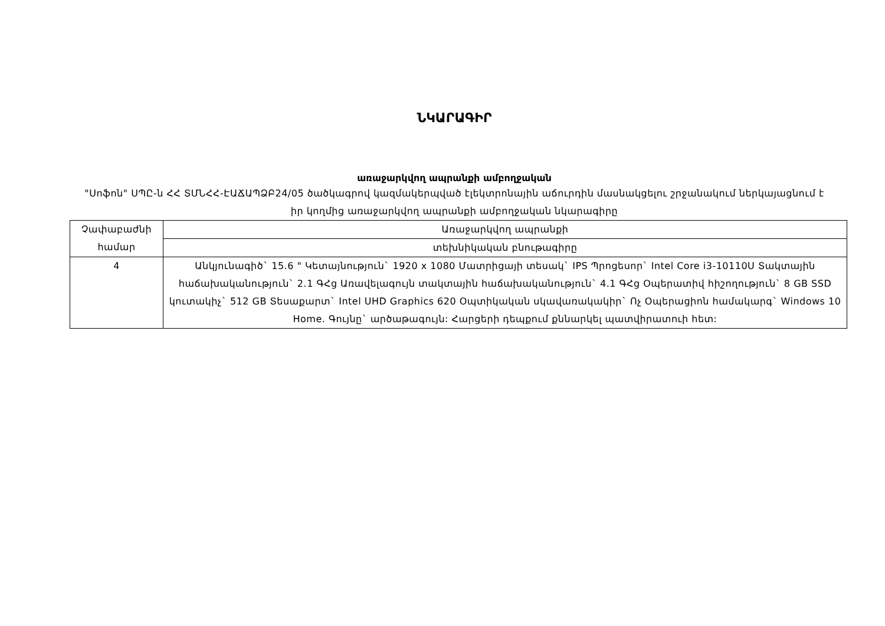ՆԿԱՐԱԳԻՐ
առաջարկվող ապրանքի ամբողջական
"Սոֆոն" ՍՊԸ-ն ՀՀ ՏՄՆՀՀ-ԷԱՃԱՊՁԲ24/05 ծածկագրով կազմակերպված էլեկտրոնային աճուրդին մասնակցելու շրջանակում ներկայացնում է իր կողմից առաջարկվող ապրանքի ամբողջական նկարագիրը
| Չափաբաժնի համար | Առաջարկվող ապրանքի |
| | տեխնիկական բնութագիրը |
| 4 | Անկյունագիծ` 15.6 " Կետայնություն` 1920 x 1080 Մատրիցայի տեսակ` IPS Պրոցեսոր` Intel Core i3-10110U Տակտային հաճախականություն` 2.1 ԳՀց Առավելագույն տակտային հաճախականություն` 4.1 ԳՀց Օպերատիվ հիշողություն` 8 GB SSD կուտակիչ` 512 GB Տեսաքարտ` Intel UHD Graphics 620 Օպտիկական սկավառակակիր` Ոչ Օպերացիոն համակարգ` Windows 10 Home. Գույնը` արծաթագույն: Հարցերի դեպքում քննարկել պատվիրատուի հետ: |